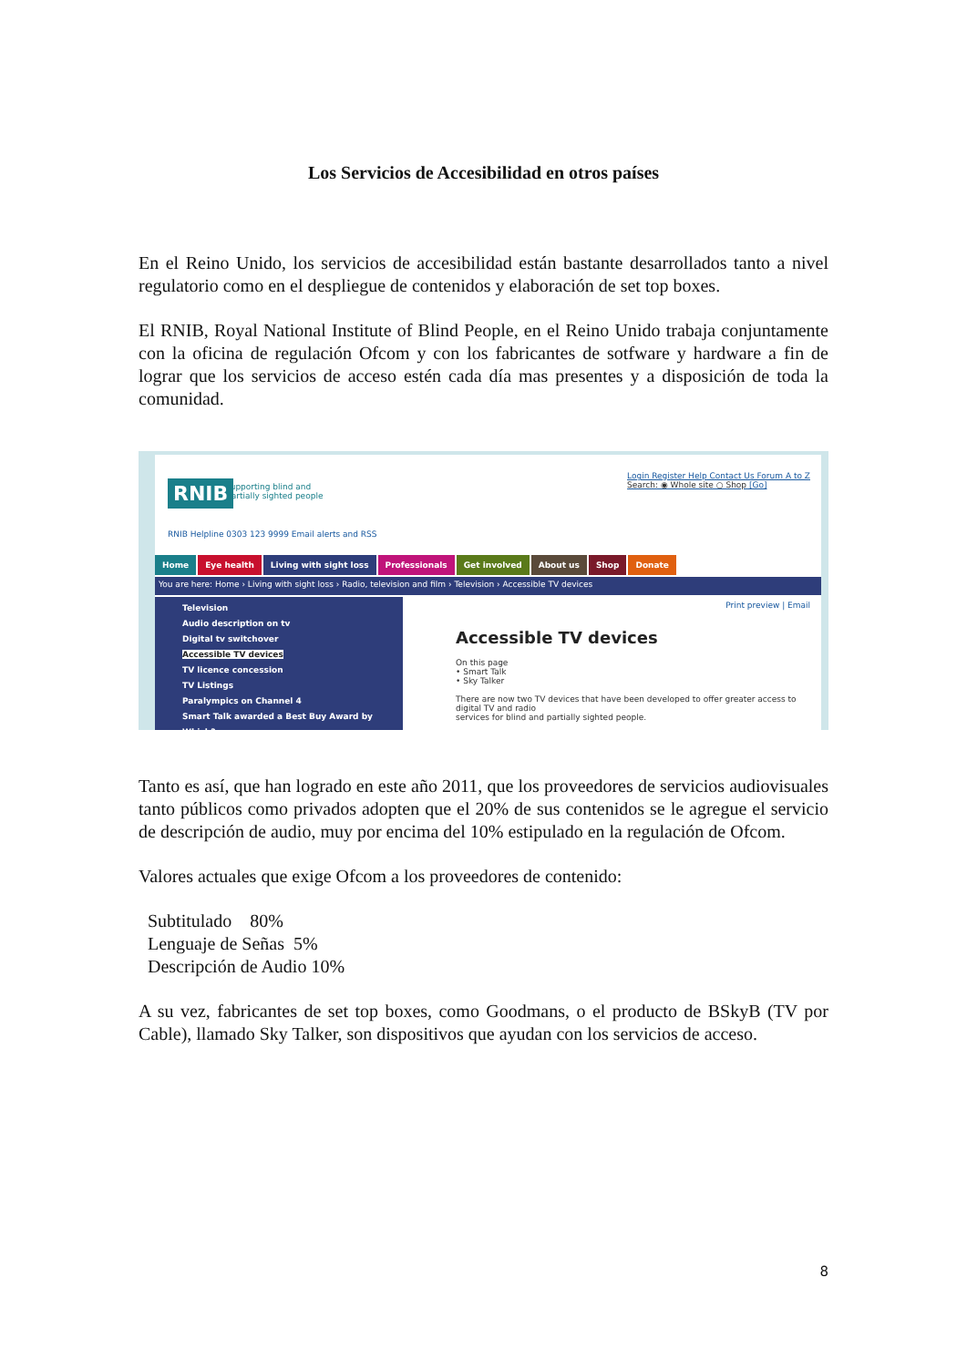Los Servicios de Accesibilidad en otros países
En el Reino Unido, los servicios de accesibilidad están bastante desarrollados tanto a nivel regulatorio como en el despliegue de contenidos y elaboración de set top boxes.
El RNIB, Royal National Institute of Blind People, en el Reino Unido trabaja conjuntamente con la oficina de regulación Ofcom y con los fabricantes de sotfware y hardware a fin de lograr que los servicios de acceso estén cada día mas presentes y a disposición de toda la comunidad.
RNIB
supporting blind and
partially sighted people
Login Register Help Contact Us Forum A to Z
Search: ◉ Whole site ○ Shop [Go]
RNIB Helpline 0303 123 9999 Email alerts and RSS
Home Eye health Living with sight loss Professionals Get involved About us Shop Donate
You are here: Home › Living with sight loss › Radio, television and film › Television › Accessible TV devices
Television
Audio description on tv
Digital tv switchover
Accessible TV devices
TV licence concession
TV Listings
Paralympics on Channel 4
Smart Talk awarded a Best Buy Award by Which?
Print preview | Email
Accessible TV devices
On this page
• Smart Talk
• Sky Talker
There are now two TV devices that have been developed to offer greater access to digital TV and radio
services for blind and partially sighted people.
Tanto es así, que han logrado en este año 2011, que los proveedores de servicios audiovisuales tanto públicos como privados adopten que el 20% de sus contenidos se le agregue el servicio de descripción de audio, muy por encima del 10% estipulado en la regulación de Ofcom.
Valores actuales que exige Ofcom a los proveedores de contenido:
Subtitulado 80%
Lenguaje de Señas 5%
Descripción de Audio 10%
A su vez, fabricantes de set top boxes, como Goodmans, o el producto de BSkyB (TV por Cable), llamado Sky Talker, son dispositivos que ayudan con los servicios de acceso.
8